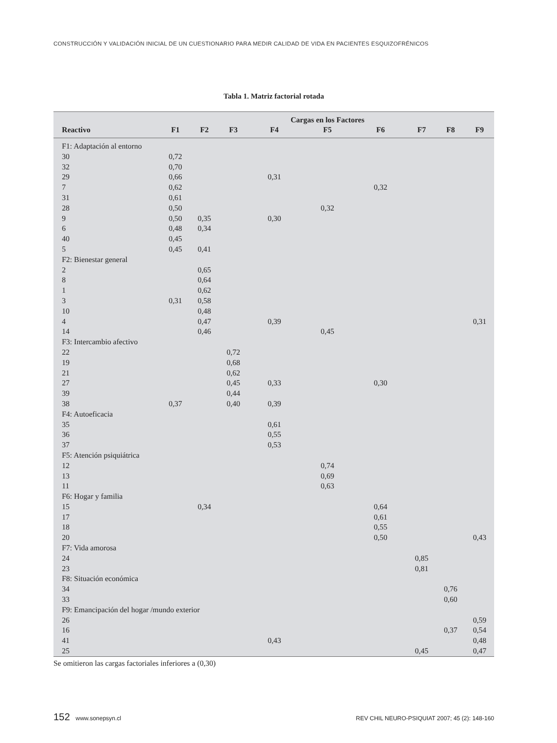CONSTRUCCIÓN Y VALIDACIÓN INICIAL DE UN CUESTIONARIO PARA MEDIR CALIDAD DE VIDA EN PACIENTES ESQUIZOFRÉNICOS
Tabla 1. Matriz factorial rotada
| | | | | Cargas en los Factores | | | | | |
| --- | --- | --- | --- | --- | --- | --- | --- | --- | --- |
| Reactivo | F1 | F2 | F3 | F4 | F5 | F6 | F7 | F8 | F9 |
| F1: Adaptación al entorno | | | | | | | | | |
| 30 | 0,72 | | | | | | | | |
| 32 | 0,70 | | | | | | | | |
| 29 | 0,66 | | | 0,31 | | | | | |
| 7 | 0,62 | | | | | 0,32 | | | |
| 31 | 0,61 | | | | | | | | |
| 28 | 0,50 | | | | 0,32 | | | | |
| 9 | 0,50 | 0,35 | | 0,30 | | | | | |
| 6 | 0,48 | 0,34 | | | | | | | |
| 40 | 0,45 | | | | | | | | |
| 5 | 0,45 | 0,41 | | | | | | | |
| F2: Bienestar general | | | | | | | | | |
| 2 | | 0,65 | | | | | | | |
| 8 | | 0,64 | | | | | | | |
| 1 | | 0,62 | | | | | | | |
| 3 | 0,31 | 0,58 | | | | | | | |
| 10 | | 0,48 | | | | | | | |
| 4 | | 0,47 | | 0,39 | | | | | 0,31 |
| 14 | | 0,46 | | | 0,45 | | | | |
| F3: Intercambio afectivo | | | | | | | | | |
| 22 | | | 0,72 | | | | | | |
| 19 | | | 0,68 | | | | | | |
| 21 | | | 0,62 | | | | | | |
| 27 | | | 0,45 | 0,33 | | 0,30 | | | |
| 39 | | | 0,44 | | | | | | |
| 38 | 0,37 | | 0,40 | 0,39 | | | | | |
| F4: Autoeficacia | | | | | | | | | |
| 35 | | | | 0,61 | | | | | |
| 36 | | | | 0,55 | | | | | |
| 37 | | | | 0,53 | | | | | |
| F5: Atención psiquiátrica | | | | | | | | | |
| 12 | | | | | 0,74 | | | | |
| 13 | | | | | 0,69 | | | | |
| 11 | | | | | 0,63 | | | | |
| F6: Hogar y familia | | | | | | | | | |
| 15 | | 0,34 | | | | 0,64 | | | |
| 17 | | | | | | 0,61 | | | |
| 18 | | | | | | 0,55 | | | |
| 20 | | | | | | 0,50 | | | 0,43 |
| F7: Vida amorosa | | | | | | | | | |
| 24 | | | | | | | 0,85 | | |
| 23 | | | | | | | 0,81 | | |
| F8: Situación económica | | | | | | | | | |
| 34 | | | | | | | | 0,76 | |
| 33 | | | | | | | | 0,60 | |
| F9: Emancipación del hogar /mundo exterior | | | | | | | | | |
| 26 | | | | | | | | | 0,59 |
| 16 | | | | | | | | 0,37 | 0,54 |
| 41 | | | | 0,43 | | | | | 0,48 |
| 25 | | | | | | | 0,45 | | 0,47 |
Se omitieron las cargas factoriales inferiores a (0,30)
152 www.sonepsyn.cl REV CHIL NEURO-PSIQUIAT 2007; 45 (2): 148-160